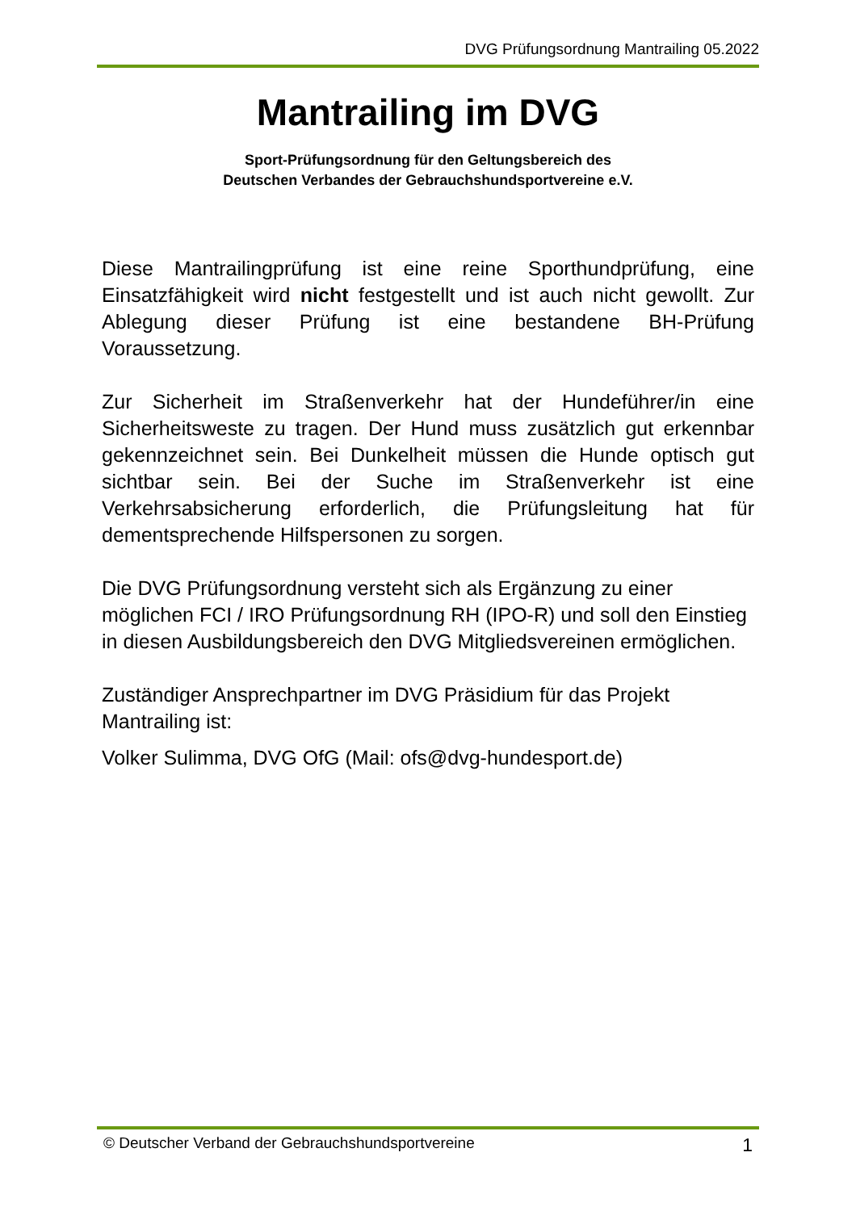DVG Prüfungsordnung Mantrailing 05.2022
Mantrailing im DVG
Sport-Prüfungsordnung für den Geltungsbereich des
Deutschen Verbandes der Gebrauchshundsportvereine e.V.
Diese Mantrailingprüfung ist eine reine Sporthundprüfung, eine Einsatzfähigkeit wird nicht festgestellt und ist auch nicht gewollt. Zur Ablegung dieser Prüfung ist eine bestandene BH-Prüfung Voraussetzung.
Zur Sicherheit im Straßenverkehr hat der Hundeführer/in eine Sicherheitsweste zu tragen. Der Hund muss zusätzlich gut erkennbar gekennzeichnet sein. Bei Dunkelheit müssen die Hunde optisch gut sichtbar sein. Bei der Suche im Straßenverkehr ist eine Verkehrsabsicherung erforderlich, die Prüfungsleitung hat für dementsprechende Hilfspersonen zu sorgen.
Die DVG Prüfungsordnung versteht sich als Ergänzung zu einer möglichen FCI / IRO Prüfungsordnung RH (IPO-R) und soll den Einstieg in diesen Ausbildungsbereich den DVG Mitgliedsvereinen ermöglichen.
Zuständiger Ansprechpartner im DVG Präsidium für das Projekt Mantrailing ist:
Volker Sulimma, DVG OfG (Mail: ofs@dvg-hundesport.de)
© Deutscher Verband der Gebrauchshundsportvereine 1